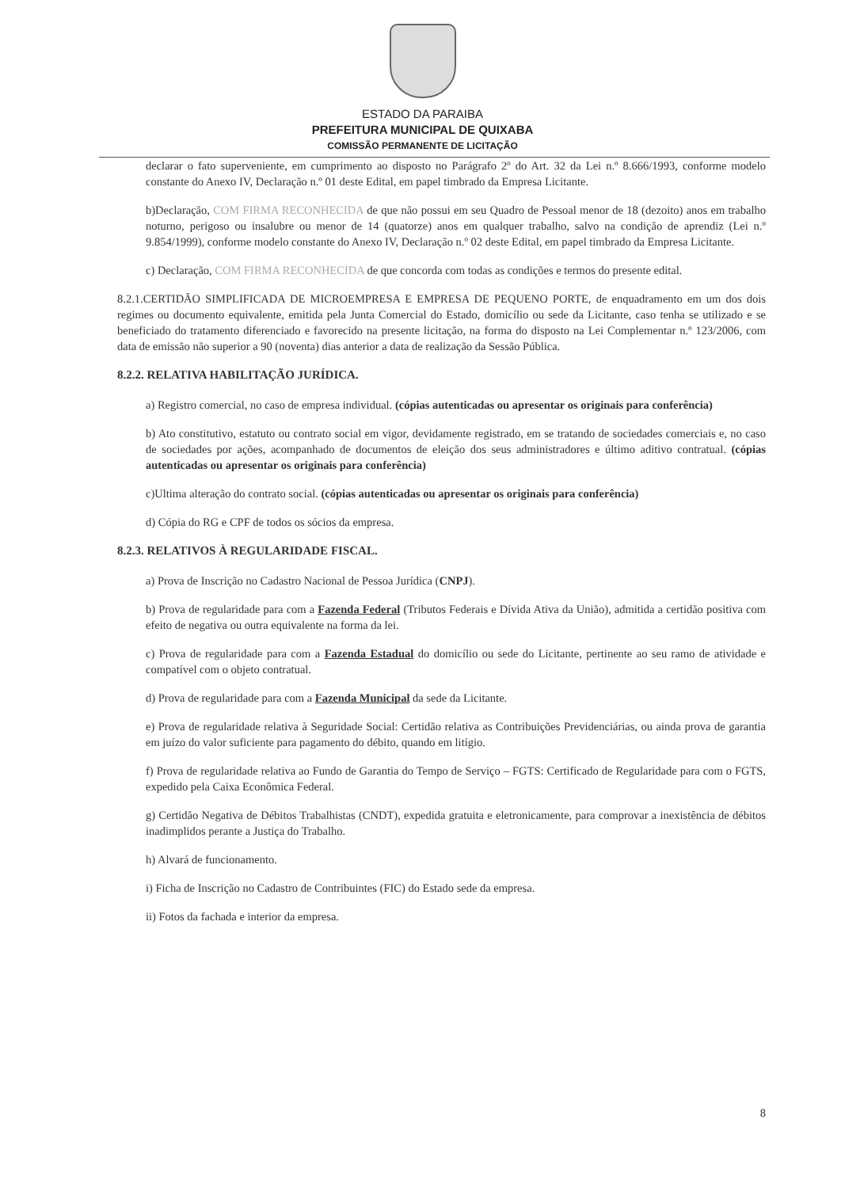ESTADO DA PARAIBA
PREFEITURA MUNICIPAL DE QUIXABA
COMISSÃO PERMANENTE DE LICITAÇÃO
declarar o fato superveniente, em cumprimento ao disposto no Parágrafo 2º do Art. 32 da Lei n.º 8.666/1993, conforme modelo constante do Anexo IV, Declaração n.º 01 deste Edital, em papel timbrado da Empresa Licitante.
b)Declaração, COM FIRMA RECONHECIDA de que não possui em seu Quadro de Pessoal menor de 18 (dezoito) anos em trabalho noturno, perigoso ou insalubre ou menor de 14 (quatorze) anos em qualquer trabalho, salvo na condição de aprendiz (Lei n.º 9.854/1999), conforme modelo constante do Anexo IV, Declaração n.º 02 deste Edital, em papel timbrado da Empresa Licitante.
c) Declaração, COM FIRMA RECONHECIDA de que concorda com todas as condições e termos do presente edital.
8.2.1.CERTIDÃO SIMPLIFICADA DE MICROEMPRESA E EMPRESA DE PEQUENO PORTE, de enquadramento em um dos dois regimes ou documento equivalente, emitida pela Junta Comercial do Estado, domicílio ou sede da Licitante, caso tenha se utilizado e se beneficiado do tratamento diferenciado e favorecido na presente licitação, na forma do disposto na Lei Complementar n.º 123/2006, com data de emissão não superior a 90 (noventa) dias anterior a data de realização da Sessão Pública.
8.2.2. RELATIVA HABILITAÇÃO JURÍDICA.
a) Registro comercial, no caso de empresa individual. (cópias autenticadas ou apresentar os originais para conferência)
b) Ato constitutivo, estatuto ou contrato social em vigor, devidamente registrado, em se tratando de sociedades comerciais e, no caso de sociedades por ações, acompanhado de documentos de eleição dos seus administradores e último aditivo contratual. (cópias autenticadas ou apresentar os originais para conferência)
c)Ultima alteração do contrato social. (cópias autenticadas ou apresentar os originais para conferência)
d) Cópia do RG e CPF de todos os sócios da empresa.
8.2.3. RELATIVOS À REGULARIDADE FISCAL.
a) Prova de Inscrição no Cadastro Nacional de Pessoa Jurídica (CNPJ).
b) Prova de regularidade para com a Fazenda Federal (Tributos Federais e Dívida Ativa da União), admitida a certidão positiva com efeito de negativa ou outra equivalente na forma da lei.
c) Prova de regularidade para com a Fazenda Estadual do domicílio ou sede do Licitante, pertinente ao seu ramo de atividade e compatível com o objeto contratual.
d) Prova de regularidade para com a Fazenda Municipal da sede da Licitante.
e) Prova de regularidade relativa à Seguridade Social: Certidão relativa as Contribuições Previdenciárias, ou ainda prova de garantia em juízo do valor suficiente para pagamento do débito, quando em litígio.
f) Prova de regularidade relativa ao Fundo de Garantia do Tempo de Serviço – FGTS: Certificado de Regularidade para com o FGTS, expedido pela Caixa Econômica Federal.
g) Certidão Negativa de Débitos Trabalhistas (CNDT), expedida gratuita e eletronicamente, para comprovar a inexistência de débitos inadimplidos perante a Justiça do Trabalho.
h) Alvará de funcionamento.
i) Ficha de Inscrição no Cadastro de Contribuintes (FIC) do Estado sede da empresa.
ii) Fotos da fachada e interior da empresa.
8